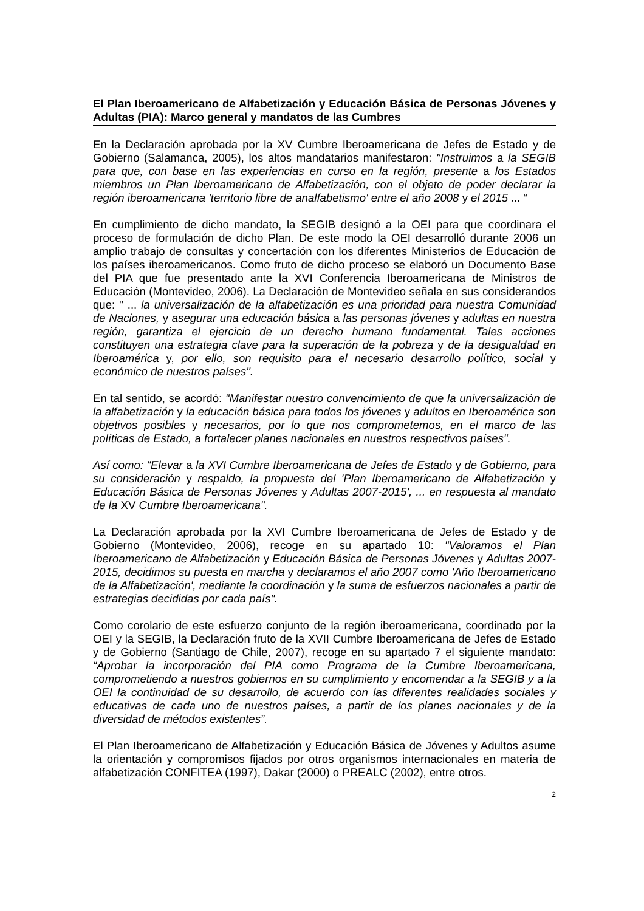El Plan Iberoamericano de Alfabetización y Educación Básica de Personas Jóvenes y Adultas (PIA): Marco general y mandatos de las Cumbres
En la Declaración aprobada por la XV Cumbre Iberoamericana de Jefes de Estado y de Gobierno (Salamanca, 2005), los altos mandatarios manifestaron: "Instruimos a la SEGIB para que, con base en las experiencias en curso en la región, presente a los Estados miembros un Plan Iberoamericano de Alfabetización, con el objeto de poder declarar la región iberoamericana 'territorio libre de analfabetismo' entre el año 2008 y el 2015 ... “
En cumplimiento de dicho mandato, la SEGIB designó a la OEI para que coordinara el proceso de formulación de dicho Plan. De este modo la OEI desarrolló durante 2006 un amplio trabajo de consultas y concertación con los diferentes Ministerios de Educación de los países iberoamericanos. Como fruto de dicho proceso se elaboró un Documento Base del PIA que fue presentado ante la XVI Conferencia Iberoamericana de Ministros de Educación (Montevideo, 2006). La Declaración de Montevideo señala en sus considerandos que: " ... la universalización de la alfabetización es una prioridad para nuestra Comunidad de Naciones, y asegurar una educación básica a las personas jóvenes y adultas en nuestra región, garantiza el ejercicio de un derecho humano fundamental. Tales acciones constituyen una estrategia clave para la superación de la pobreza y de la desigualdad en Iberoamérica y, por ello, son requisito para el necesario desarrollo político, social y económico de nuestros países".
En tal sentido, se acordó: "Manifestar nuestro convencimiento de que la universalización de la alfabetización y la educación básica para todos los jóvenes y adultos en Iberoamérica son objetivos posibles y necesarios, por lo que nos comprometemos, en el marco de las políticas de Estado, a fortalecer planes nacionales en nuestros respectivos países".
Así como: "Elevar a la XVI Cumbre Iberoamericana de Jefes de Estado y de Gobierno, para su consideración y respaldo, la propuesta del 'Plan Iberoamericano de Alfabetización y Educación Básica de Personas Jóvenes y Adultas 2007-2015', ... en respuesta al mandato de la XV Cumbre Iberoamericana".
La Declaración aprobada por la XVI Cumbre Iberoamericana de Jefes de Estado y de Gobierno (Montevideo, 2006), recoge en su apartado 10: "Valoramos el Plan Iberoamericano de Alfabetización y Educación Básica de Personas Jóvenes y Adultas 2007-2015, decidimos su puesta en marcha y declaramos el año 2007 como 'Año Iberoamericano de la Alfabetización', mediante la coordinación y la suma de esfuerzos nacionales a partir de estrategias decididas por cada país".
Como corolario de este esfuerzo conjunto de la región iberoamericana, coordinado por la OEI y la SEGIB, la Declaración fruto de la XVII Cumbre Iberoamericana de Jefes de Estado y de Gobierno (Santiago de Chile, 2007), recoge en su apartado 7 el siguiente mandato: “Aprobar la incorporación del PIA como Programa de la Cumbre Iberoamericana, comprometiendo a nuestros gobiernos en su cumplimiento y encomendar a la SEGIB y a la OEI la continuidad de su desarrollo, de acuerdo con las diferentes realidades sociales y educativas de cada uno de nuestros países, a partir de los planes nacionales y de la diversidad de métodos existentes”.
El Plan Iberoamericano de Alfabetización y Educación Básica de Jóvenes y Adultos asume la orientación y compromisos fijados por otros organismos internacionales en materia de alfabetización CONFITEA (1997), Dakar (2000) o PREALC (2002), entre otros.
2